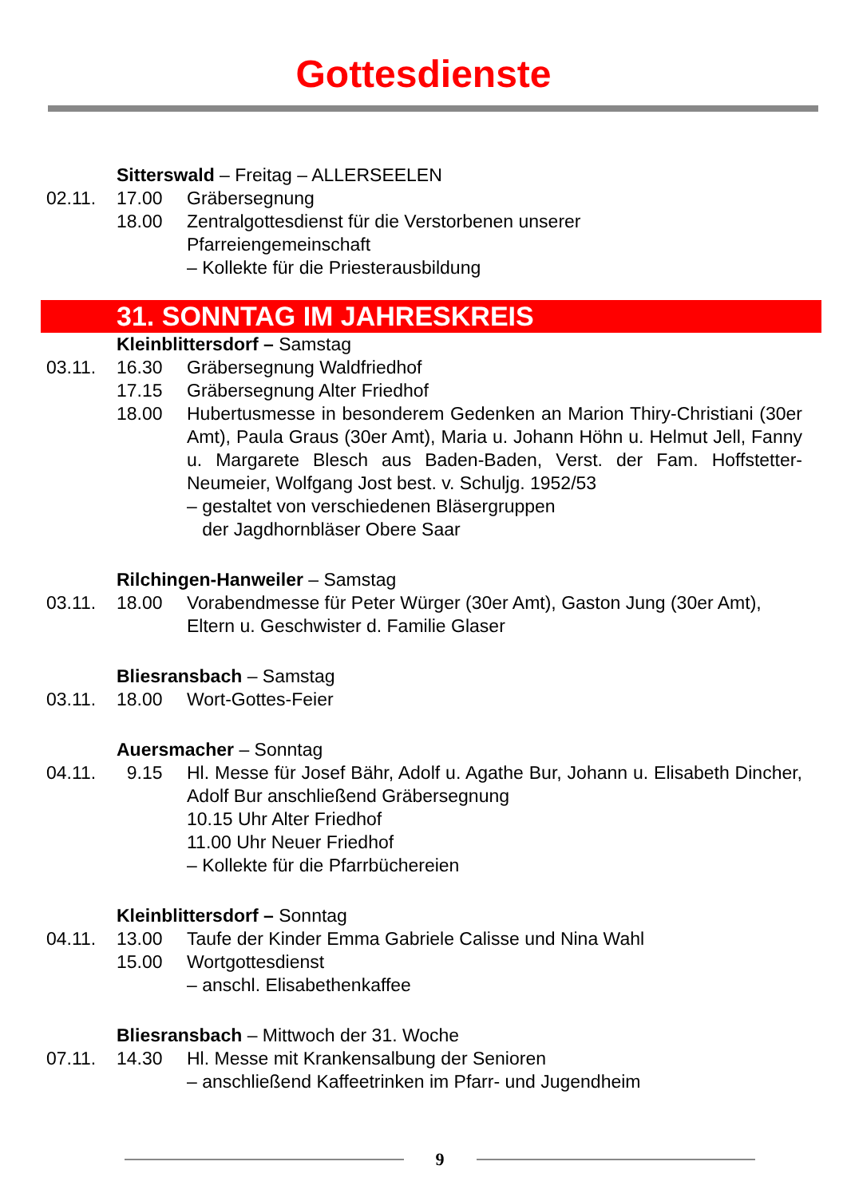Gottesdienste
Sitterswald – Freitag – ALLERSEELEN
02.11. 17.00 Gräbersegnung
18.00 Zentralgottesdienst für die Verstorbenen unserer
Pfarreiengemeinschaft
– Kollekte für die Priesterausbildung
31. SONNTAG IM JAHRESKREIS
Kleinblittersdorf – Samstag
03.11. 16.30 Gräbersegnung Waldfriedhof
17.15 Gräbersegnung Alter Friedhof
18.00 Hubertusmesse in besonderem Gedenken an Marion Thiry-Christiani (30er Amt), Paula Graus (30er Amt), Maria u. Johann Höhn u. Helmut Jell, Fanny u. Margarete Blesch aus Baden-Baden, Verst. der Fam. Hoffstetter-Neumeier, Wolfgang Jost best. v. Schuljg. 1952/53
– gestaltet von verschiedenen Bläsergruppen
der Jagdhornbläser Obere Saar
Rilchingen-Hanweiler – Samstag
03.11. 18.00 Vorabendmesse für Peter Würger (30er Amt), Gaston Jung (30er Amt), Eltern u. Geschwister d. Familie Glaser
Bliesransbach – Samstag
03.11. 18.00 Wort-Gottes-Feier
Auersmacher – Sonntag
04.11. 9.15 Hl. Messe für Josef Bähr, Adolf u. Agathe Bur, Johann u. Elisabeth Dincher, Adolf Bur anschließend Gräbersegnung
10.15 Uhr Alter Friedhof
11.00 Uhr Neuer Friedhof
– Kollekte für die Pfarrbüchereien
Kleinblittersdorf – Sonntag
04.11. 13.00 Taufe der Kinder Emma Gabriele Calisse und Nina Wahl
15.00 Wortgottesdienst
– anschl. Elisabethenkaffee
Bliesransbach – Mittwoch der 31. Woche
07.11. 14.30 Hl. Messe mit Krankensalbung der Senioren
– anschließend Kaffeetrinken im Pfarr- und Jugendheim
9